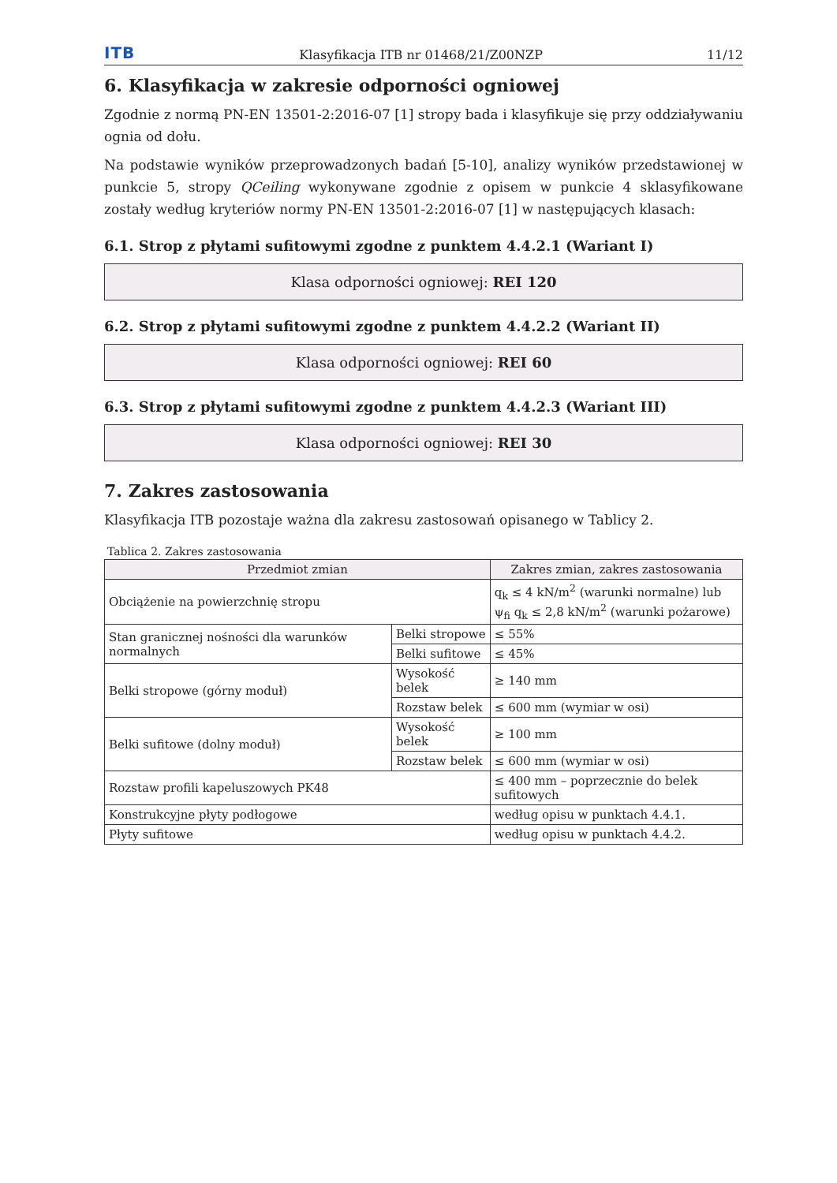ITB Klasyfikacja ITB nr 01468/21/Z00NZP 11/12
6. Klasyfikacja w zakresie odporności ogniowej
Zgodnie z normą PN-EN 13501-2:2016-07 [1] stropy bada i klasyfikuje się przy oddziaływaniu ognia od dołu.
Na podstawie wyników przeprowadzonych badań [5-10], analizy wyników przedstawionej w punkcie 5, stropy QCeiling wykonywane zgodnie z opisem w punkcie 4 sklasyfikowane zostały według kryteriów normy PN-EN 13501-2:2016-07 [1] w następujących klasach:
6.1. Strop z płytami sufitowymi zgodne z punktem 4.4.2.1 (Wariant I)
Klasa odporności ogniowej: REI 120
6.2. Strop z płytami sufitowymi zgodne z punktem 4.4.2.2 (Wariant II)
Klasa odporności ogniowej: REI 60
6.3. Strop z płytami sufitowymi zgodne z punktem 4.4.2.3 (Wariant III)
Klasa odporności ogniowej: REI 30
7. Zakres zastosowania
Klasyfikacja ITB pozostaje ważna dla zakresu zastosowań opisanego w Tablicy 2.
Tablica 2. Zakres zastosowania
| Przedmiot zmian | | Zakres zmian, zakres zastosowania |
| --- | --- | --- |
| Obciążenie na powierzchnię stropu | | q<sub>k</sub> ≤ 4 kN/m<sup>2</sup> (warunki normalne) lub ψ<sub>fi</sub> q<sub>k</sub> ≤ 2,8 kN/m<sup>2</sup> (warunki pożarowe) |
| Stan granicznej nośności dla warunków normalnych | Belki stropowe | ≤ 55% |
| | Belki sufitowe | ≤ 45% |
| Belki stropowe (górny moduł) | Wysokość belek | ≥ 140 mm |
| | Rozstaw belek | ≤ 600 mm (wymiar w osi) |
| Belki sufitowe (dolny moduł) | Wysokość belek | ≥ 100 mm |
| | Rozstaw belek | ≤ 600 mm (wymiar w osi) |
| Rozstaw profili kapeluszowych PK48 | | ≤ 400 mm – poprzecznie do belek sufitowych |
| Konstrukcyjne płyty podłogowe | | według opisu w punktach 4.4.1. |
| Płyty sufitowe | | według opisu w punktach 4.4.2. |